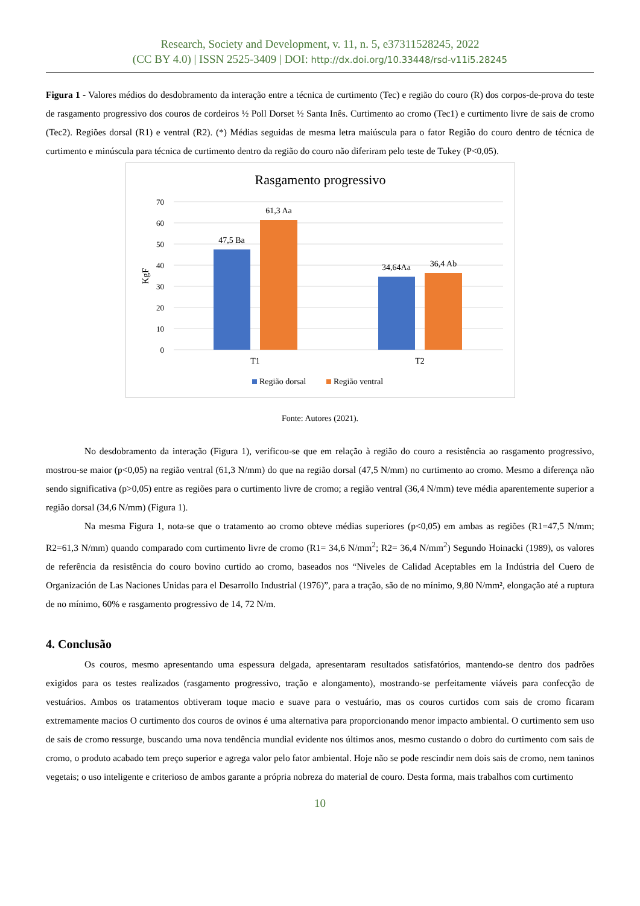Research, Society and Development, v. 11, n. 5, e37311528245, 2022
(CC BY 4.0) | ISSN 2525-3409 | DOI: http://dx.doi.org/10.33448/rsd-v11i5.28245
Figura 1 - Valores médios do desdobramento da interação entre a técnica de curtimento (Tec) e região do couro (R) dos corpos-de-prova do teste de rasgamento progressivo dos couros de cordeiros ½ Poll Dorset ½ Santa Inês. Curtimento ao cromo (Tec1) e curtimento livre de sais de cromo (Tec2). Regiões dorsal (R1) e ventral (R2). (*) Médias seguidas de mesma letra maiúscula para o fator Região do couro dentro de técnica de curtimento e minúscula para técnica de curtimento dentro da região do couro não diferiram pelo teste de Tukey (P<0,05).
Rasgamento progressivo
70
60
50
40
30
20
10
0
KgF
47,5 Ba
61,3 Aa
34,64Aa
36,4 Ab
T1
T2
Região dorsal
Região ventral
Fonte: Autores (2021).
No desdobramento da interação (Figura 1), verificou-se que em relação à região do couro a resistência ao rasgamento progressivo, mostrou-se maior (p<0,05) na região ventral (61,3 N/mm) do que na região dorsal (47,5 N/mm) no curtimento ao cromo. Mesmo a diferença não sendo significativa (p>0,05) entre as regiões para o curtimento livre de cromo; a região ventral (36,4 N/mm) teve média aparentemente superior a região dorsal (34,6 N/mm) (Figura 1).
Na mesma Figura 1, nota-se que o tratamento ao cromo obteve médias superiores (p<0,05) em ambas as regiões (R1=47,5 N/mm; R2=61,3 N/mm) quando comparado com curtimento livre de cromo (R1= 34,6 N/mm<sup>2</sup>; R2= 36,4 N/mm<sup>2</sup>) Segundo Hoinacki (1989), os valores de referência da resistência do couro bovino curtido ao cromo, baseados nos “Niveles de Calidad Aceptables em la Indústria del Cuero de Organización de Las Naciones Unidas para el Desarrollo Industrial (1976)”, para a tração, são de no mínimo, 9,80 N/mm², elongação até a ruptura de no mínimo, 60% e rasgamento progressivo de 14, 72 N/m.
4. Conclusão
Os couros, mesmo apresentando uma espessura delgada, apresentaram resultados satisfatórios, mantendo-se dentro dos padrões exigidos para os testes realizados (rasgamento progressivo, tração e alongamento), mostrando-se perfeitamente viáveis para confecção de vestuários. Ambos os tratamentos obtiveram toque macio e suave para o vestuário, mas os couros curtidos com sais de cromo ficaram extremamente macios O curtimento dos couros de ovinos é uma alternativa para proporcionando menor impacto ambiental. O curtimento sem uso de sais de cromo ressurge, buscando uma nova tendência mundial evidente nos últimos anos, mesmo custando o dobro do curtimento com sais de cromo, o produto acabado tem preço superior e agrega valor pelo fator ambiental. Hoje não se pode rescindir nem dois sais de cromo, nem taninos vegetais; o uso inteligente e criterioso de ambos garante a própria nobreza do material de couro. Desta forma, mais trabalhos com curtimento
10